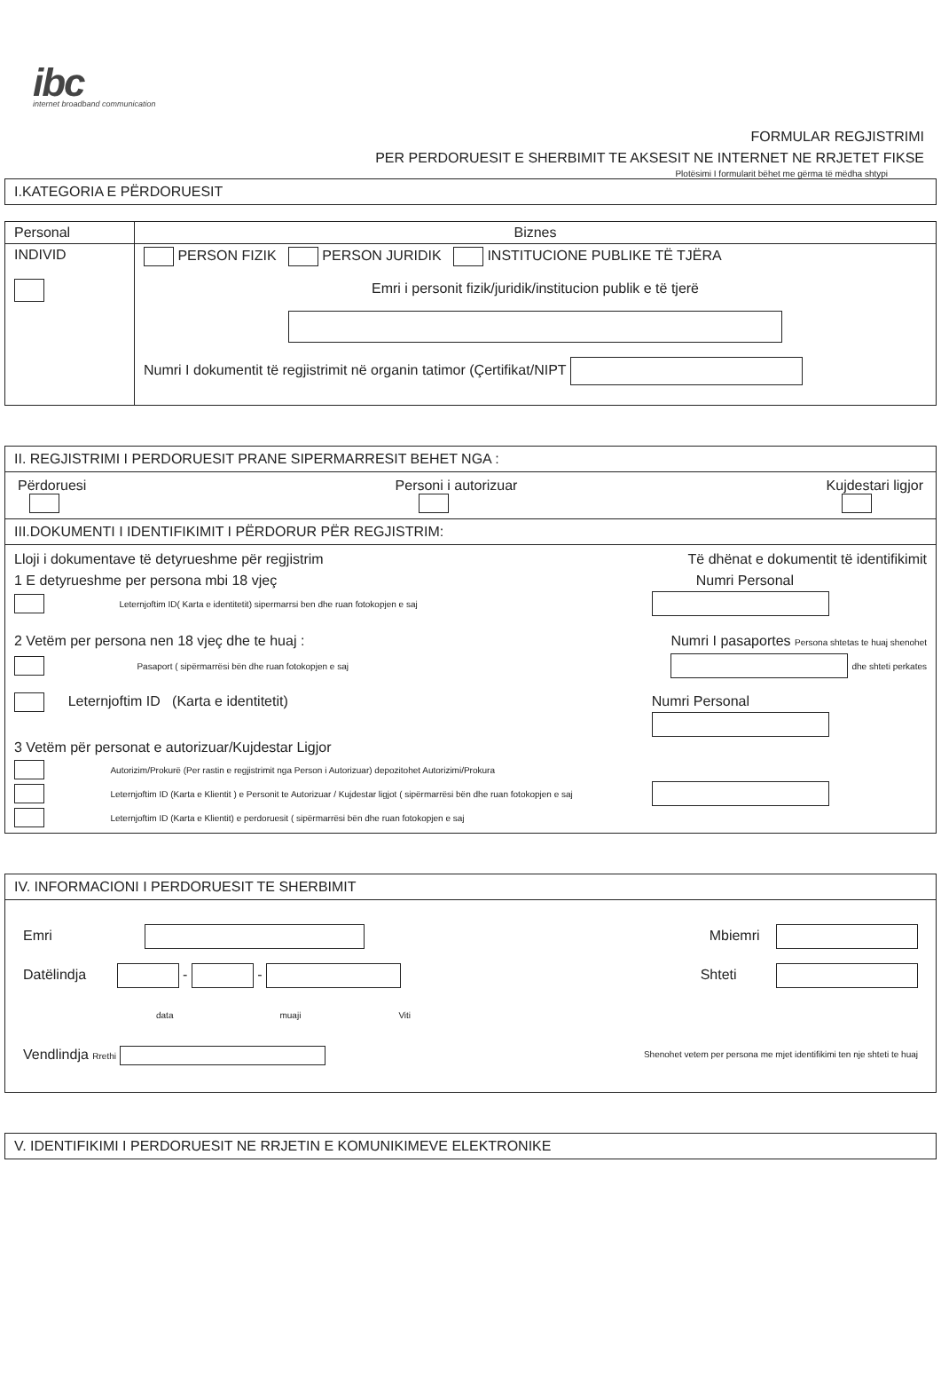ibc
internet broadband communication
FORMULAR REGJISTRIMI
PER PERDORUESIT E SHERBIMIT TE AKSESIT NE INTERNET NE RRJETET FIKSE
Plotësimi I formularit bëhet me gërma të mëdha shtypi
I.KATEGORIA E PËRDORUESIT
| Personal | Biznes |
| --- | --- |
| INDIVID | PERSON FIZIK PERSON JURIDIK INSTITUCIONE PUBLIKE TË TJËRA Emri i personit fizik/juridik/institucion publik e të tjerë Numri I dokumentit të regjistrimit në organin tatimor (Çertifikat/NIPT |
II. REGJISTRIMI I PERDORUESIT PRANE SIPERMARRESIT BEHET NGA :
Përdoruesi
Personi i autorizuar
Kujdestari ligjor
III.DOKUMENTI I IDENTIFIKIMIT I PËRDORUR PËR REGJISTRIM:
Lloji i dokumentave të detyrueshme për regjistrim Të dhënat e dokumentit të identifikimit
1 E detyrueshme per persona mbi 18 vjeç Numri Personal
Leternjoftim ID( Karta e identitetit) sipermarrsi ben dhe ruan fotokopjen e saj
2 Vetëm per persona nen 18 vjeç dhe te huaj : Numri I pasaportes Persona shtetas te huaj shenohet
Pasaport ( sipërmarrësi bën dhe ruan fotokopjen e saj dhe shteti perkates
Leternjoftim ID (Karta e identitetit) Numri Personal
3 Vetëm për personat e autorizuar/Kujdestar Ligjor
Autorizim/Prokurë (Per rastin e regjistrimit nga Person i Autorizuar) depozitohet Autorizimi/Prokura
Leternjoftim ID (Karta e Klientit ) e Personit te Autorizuar / Kujdestar ligjot ( sipërmarrësi bën dhe ruan fotokopjen e saj
Leternjoftim ID (Karta e Klientit) e perdoruesit ( sipërmarrësi bën dhe ruan fotokopjen e saj
IV. INFORMACIONI I PERDORUESIT TE SHERBIMIT
Emri Mbiemri
Datëlindja - -
data muaji Viti Shteti
Vendlindja Rrethi Shenohet vetem per persona me mjet identifikimi ten nje shteti te huaj
V. IDENTIFIKIMI I PERDORUESIT NE RRJETIN E KOMUNIKIMEVE ELEKTRONIKE